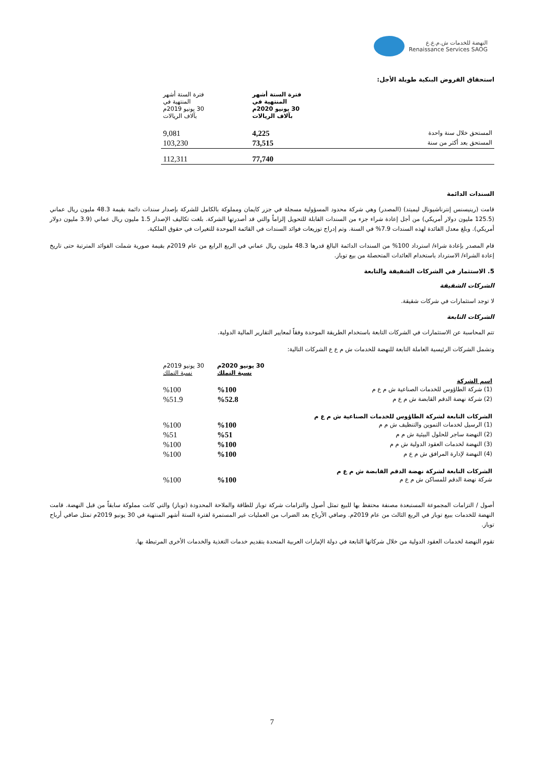النهضة للخدمات ش.م.ع.ع
Renaissance Services SAOG
استحقاق القروض البنكية طويلة الأجل:
| | فترة الستة أشهر المنتهية في 30 يونيو 2020م بآلاف الريالات | فترة الستة أشهر المنتهية في 30 يونيو 2019م بآلاف الريالات |
| --- | --- | --- |
| المستحق خلال سنة واحدة | 4,225 | 9,081 |
| المستحق بعد أكثر من سنة | 73,515 | 103,230 |
| | 77,740 | 112,311 |
السندات الدائمة
قامت (رينيسنس إنترناشيونال ليميتد) (المصدر) وهي شركة محدود المسؤولية مسجلة في جزر كايمان ومملوكة بالكامل للشركة بإصدار سندات دائمة بقيمة 48.3 مليون ريال عماني (125.5 مليون دولار أمريكي) من أجل إعادة شراء جزء من السندات القابلة للتحويل إلزاماً والتي قد أصدرتها الشركة. بلغت تكاليف الإصدار 1.5 مليون ريال عماني (3.9 مليون دولار أمريكي). وبلغ معدل الفائدة لهذه السندات 7.9% في السنة. وتم إدراج توزيعات فوائد السندات في القائمة الموحدة للتغيرات في حقوق الملكية.
قام المصدر بإعادة شراء/ استرداد 100% من السندات الدائمة البالغ قدرها 48.3 مليون ريال عماني في الربع الرابع من عام 2019م بقيمة صورية شملت الفوائد المترتبة حتى تاريخ إعادة الشراء/ الاسترداد باستخدام العائدات المتحصلة من بيع توباز.
5. الاستثمار في الشركات الشقيقة والتابعة
الشركات الشقيقة
لا توجد استثمارات في شركات شقيقة.
الشركات التابعة
تتم المحاسبة عن الاستثمارات في الشركات التابعة باستخدام الطريقة الموحدة وفقاً لمعايير التقارير المالية الدولية.
وتشمل الشركات الرئيسية العاملة التابعة للنهضة للخدمات ش م ع ع الشركات التالية:
| | 30 يونيو 2020م نسبة التملك | 30 يونيو 2019م نسبة التملك |
| --- | --- | --- |
| اسم الشركة | | |
| (1) شركة الطاؤوس للخدمات الصناعية ش م ع م | %100 | %100 |
| (2) شركة نهضة الدقم القابضة ش م ع م | %52.8 | %51.9 |
| الشركات التابعة لشركة الطاؤوس للخدمات الصناعية ش م ع م | | |
| (1) الرسيل لخدمات التموين والتنظيف ش م م | %100 | %100 |
| (2) النهضة ساجر للحلول البيئية ش م م | %51 | %51 |
| (3) النهضة لخدمات العقود الدولية ش م م | %100 | %100 |
| (4) النهضة لإدارة المرافق ش م ع م | %100 | %100 |
| الشركات التابعة لشركة نهضة الدقم القابضة ش م ع م | | |
| شركة نهضة الدقم للمساكن ش م ع م | %100 | %100 |
أصول / التزامات المجموعة المستبعدة مصنفة محتفظ بها للبيع تمثل أصول والتزامات شركة توباز للطاقة والملاحة المحدودة (توباز) والتي كانت مملوكة سابقاً من قبل النهضة. قامت النهضة للخدمات ببيع توباز في الربع الثالث من عام 2019م. وصافي الأرباح بعد الضراب من العمليات غير المستمرة لفترة الستة أشهر المنتهية في 30 يونيو 2019م تمثل صافي أرباح توباز.
تقوم النهضة لخدمات العقود الدولية من خلال شركاتها التابعة في دولة الإمارات العربية المتحدة بتقديم خدمات التغذية والخدمات الأخرى المرتبطة بها.
7